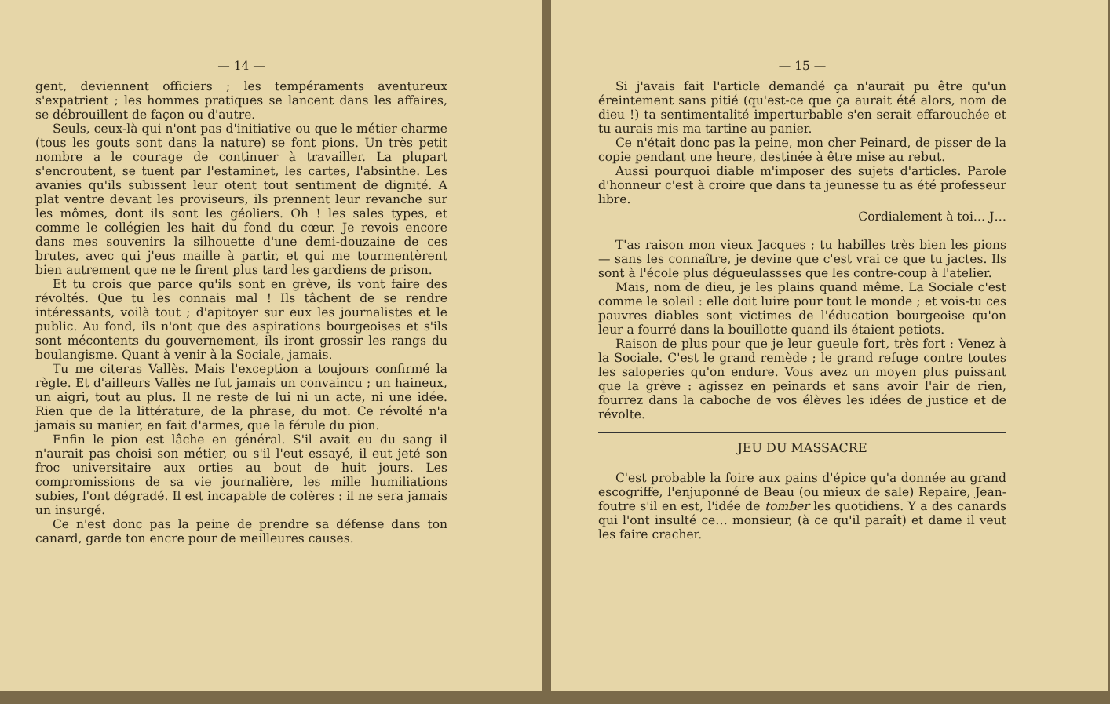— 14 —
gent, deviennent officiers ; les tempéraments aventureux s'expatrient ; les hommes pratiques se lancent dans les affaires, se débrouillent de façon ou d'autre.
Seuls, ceux-là qui n'ont pas d'initiative ou que le métier charme (tous les gouts sont dans la nature) se font pions. Un très petit nombre a le courage de continuer à travailler. La plupart s'encroutent, se tuent par l'estaminet, les cartes, l'absinthe. Les avanies qu'ils subissent leur otent tout sentiment de dignité. A plat ventre devant les proviseurs, ils prennent leur revanche sur les mômes, dont ils sont les géoliers. Oh ! les sales types, et comme le collégien les hait du fond du cœur. Je revois encore dans mes souvenirs la silhouette d'une demi-douzaine de ces brutes, avec qui j'eus maille à partir, et qui me tourmentèrent bien autrement que ne le firent plus tard les gardiens de prison.
Et tu crois que parce qu'ils sont en grève, ils vont faire des révoltés. Que tu les connais mal ! Ils tâchent de se rendre intéressants, voilà tout ; d'apitoyer sur eux les journalistes et le public. Au fond, ils n'ont que des aspirations bourgeoises et s'ils sont mécontents du gouvernement, ils iront grossir les rangs du boulangisme. Quant à venir à la Sociale, jamais.
Tu me citeras Vallès. Mais l'exception a toujours confirmé la règle. Et d'ailleurs Vallès ne fut jamais un convaincu ; un haineux, un aigri, tout au plus. Il ne reste de lui ni un acte, ni une idée. Rien que de la littérature, de la phrase, du mot. Ce révolté n'a jamais su manier, en fait d'armes, que la férule du pion.
Enfin le pion est lâche en général. S'il avait eu du sang il n'aurait pas choisi son métier, ou s'il l'eut essayé, il eut jeté son froc universitaire aux orties au bout de huit jours. Les compromissions de sa vie journalière, les mille humiliations subies, l'ont dégradé. Il est incapable de colères : il ne sera jamais un insurgé.
Ce n'est donc pas la peine de prendre sa défense dans ton canard, garde ton encre pour de meilleures causes.
— 15 —
Si j'avais fait l'article demandé ça n'aurait pu être qu'un éreintement sans pitié (qu'est-ce que ça aurait été alors, nom de dieu !) ta sentimentalité imperturbable s'en serait effarouchée et tu aurais mis ma tartine au panier.
Ce n'était donc pas la peine, mon cher Peinard, de pisser de la copie pendant une heure, destinée à être mise au rebut.
Aussi pourquoi diable m'imposer des sujets d'articles. Parole d'honneur c'est à croire que dans ta jeunesse tu as été professeur libre.
Cordialement à toi… J…
T'as raison mon vieux Jacques ; tu habilles très bien les pions — sans les connaître, je devine que c'est vrai ce que tu jactes. Ils sont à l'école plus dégueulassses que les contre-coup à l'atelier.
Mais, nom de dieu, je les plains quand même. La Sociale c'est comme le soleil : elle doit luire pour tout le monde ; et vois-tu ces pauvres diables sont victimes de l'éducation bourgeoise qu'on leur a fourré dans la bouillotte quand ils étaient petiots.
Raison de plus pour que je leur gueule fort, très fort : Venez à la Sociale. C'est le grand remède ; le grand refuge contre toutes les saloperies qu'on endure. Vous avez un moyen plus puissant que la grève : agissez en peinards et sans avoir l'air de rien, fourrez dans la caboche de vos élèves les idées de justice et de révolte.
JEU DU MASSACRE
C'est probable la foire aux pains d'épice qu'a donnée au grand escogriffe, l'enjuponné de Beau (ou mieux de sale) Repaire, Jean-foutre s'il en est, l'idée de tomber les quotidiens. Y a des canards qui l'ont insulté ce… monsieur, (à ce qu'il paraît) et dame il veut les faire cracher.